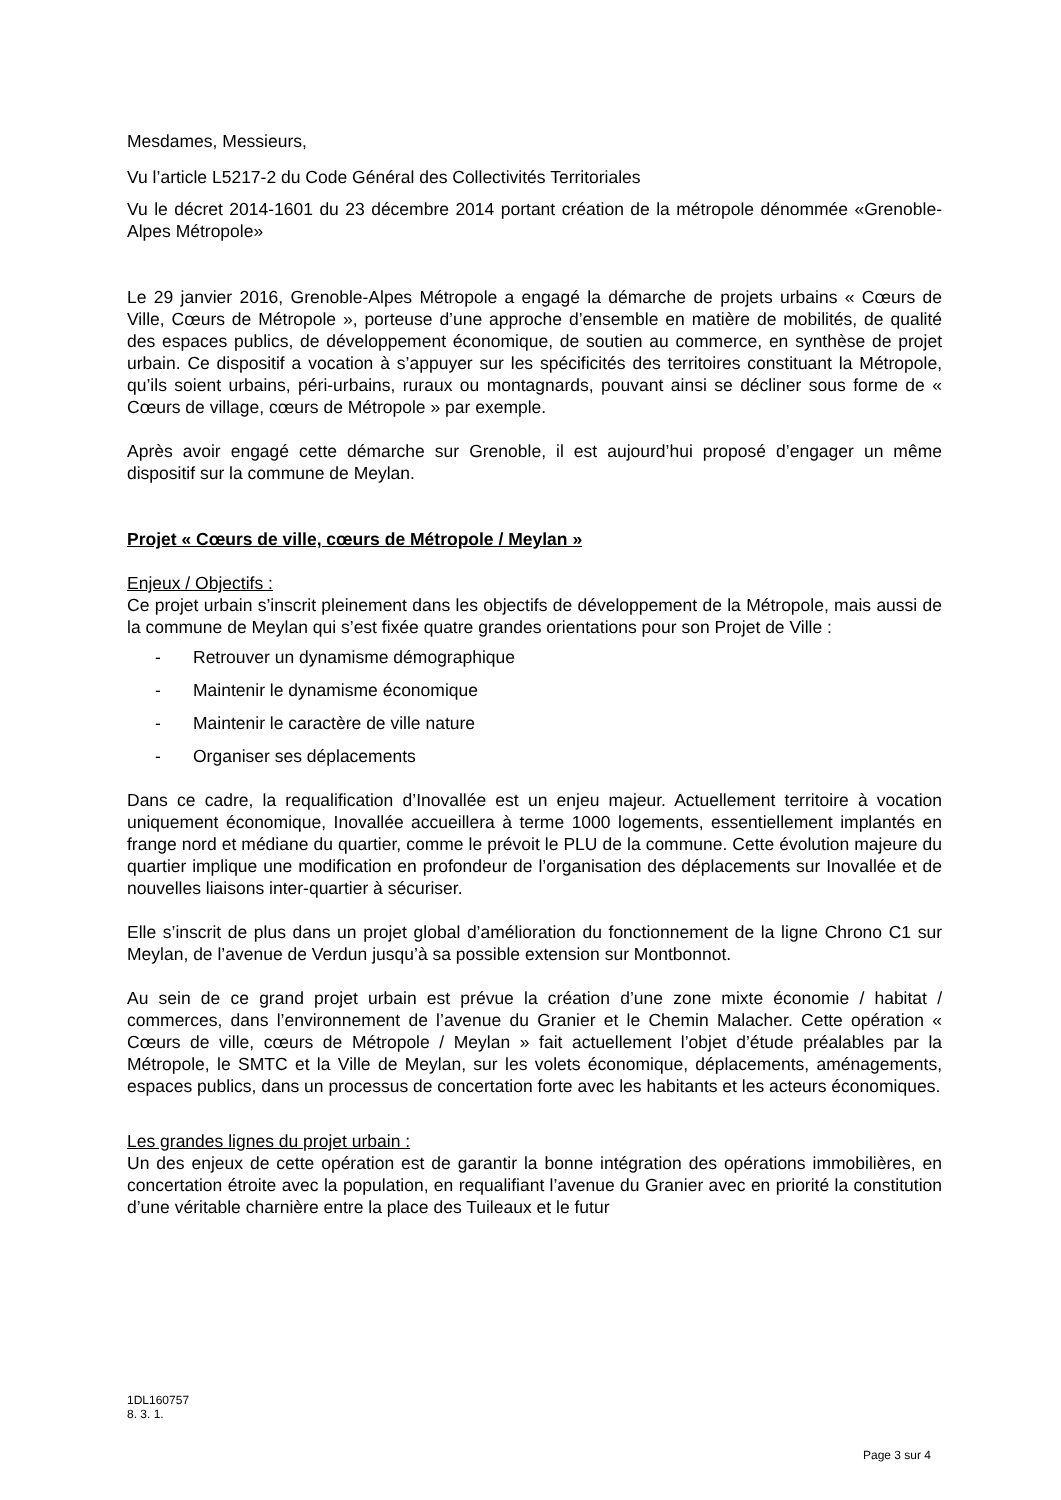Mesdames, Messieurs,
Vu l’article L5217-2 du Code Général des Collectivités Territoriales
Vu le décret 2014-1601 du 23 décembre 2014 portant création de la métropole dénommée «Grenoble-Alpes Métropole»
Le 29 janvier 2016, Grenoble-Alpes Métropole a engagé la démarche de projets urbains « Cœurs de Ville, Cœurs de Métropole », porteuse d’une approche d’ensemble en matière de mobilités, de qualité des espaces publics, de développement économique, de soutien au commerce, en synthèse de projet urbain. Ce dispositif a vocation à s’appuyer sur les spécificités des territoires constituant la Métropole, qu’ils soient urbains, péri-urbains, ruraux ou montagnards, pouvant ainsi se décliner sous forme de « Cœurs de village, cœurs de Métropole » par exemple.
Après avoir engagé cette démarche sur Grenoble, il est aujourd’hui proposé d’engager un même dispositif sur la commune de Meylan.
Projet « Cœurs de ville, cœurs de Métropole / Meylan »
Enjeux / Objectifs :
Ce projet urbain s’inscrit pleinement dans les objectifs de développement de la Métropole, mais aussi de la commune de Meylan qui s’est fixée quatre grandes orientations pour son Projet de Ville :
- Retrouver un dynamisme démographique
- Maintenir le dynamisme économique
- Maintenir le caractère de ville nature
- Organiser ses déplacements
Dans ce cadre, la requalification d’Inovallée est un enjeu majeur. Actuellement territoire à vocation uniquement économique, Inovallée accueillera à terme 1000 logements, essentiellement implantés en frange nord et médiane du quartier, comme le prévoit le PLU de la commune. Cette évolution majeure du quartier implique une modification en profondeur de l’organisation des déplacements sur Inovallée et de nouvelles liaisons inter-quartier à sécuriser.
Elle s’inscrit de plus dans un projet global d’amélioration du fonctionnement de la ligne Chrono C1 sur Meylan, de l’avenue de Verdun jusqu’à sa possible extension sur Montbonnot.
Au sein de ce grand projet urbain est prévue la création d’une zone mixte économie / habitat / commerces, dans l’environnement de l’avenue du Granier et le Chemin Malacher. Cette opération « Cœurs de ville, cœurs de Métropole / Meylan » fait actuellement l’objet d’étude préalables par la Métropole, le SMTC et la Ville de Meylan, sur les volets économique, déplacements, aménagements, espaces publics, dans un processus de concertation forte avec les habitants et les acteurs économiques.
Les grandes lignes du projet urbain :
Un des enjeux de cette opération est de garantir la bonne intégration des opérations immobilières, en concertation étroite avec la population, en requalifiant l’avenue du Granier avec en priorité la constitution d’une véritable charnière entre la place des Tuileaux et le futur
1DL160757
8. 3. 1.
Page 3 sur 4